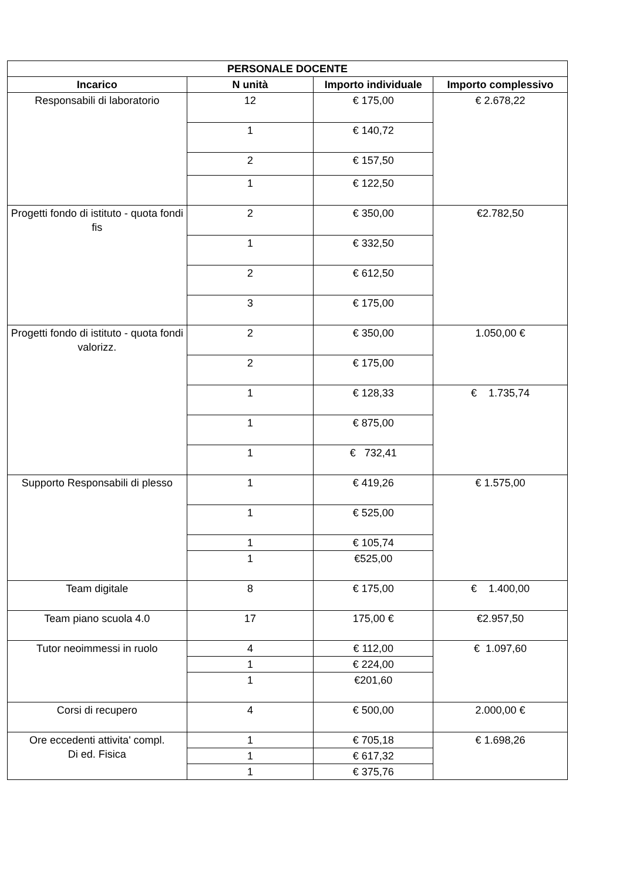| PERSONALE DOCENTE | | | |
| --- | --- | --- | --- |
| Incarico | N unità | Importo individuale | Importo complessivo |
| Responsabili di laboratorio | 12 | € 175,00 | € 2.678,22 |
| | 1 | € 140,72 | |
| | 2 | € 157,50 | |
| | 1 | € 122,50 | |
| Progetti fondo di istituto - quota fondi fis | 2 | € 350,00 | €2.782,50 |
| | 1 | € 332,50 | |
| | 2 | € 612,50 | |
| | 3 | € 175,00 | |
| Progetti fondo di istituto - quota fondi valorizz. | 2 | € 350,00 | 1.050,00 € |
| | 2 | € 175,00 | |
| | 1 | € 128,33 | € 1.735,74 |
| | 1 | € 875,00 | |
| | 1 | € 732,41 | |
| Supporto Responsabili di plesso | 1 | € 419,26 | € 1.575,00 |
| | 1 | € 525,00 | |
| | 1 | € 105,74 | |
| | 1 | €525,00 | |
| Team digitale | 8 | € 175,00 | € 1.400,00 |
| Team piano scuola 4.0 | 17 | 175,00 € | €2.957,50 |
| Tutor neoimmessi in ruolo | 4 | € 112,00 | € 1.097,60 |
| | 1 | € 224,00 | |
| | 1 | €201,60 | |
| Corsi di recupero | 4 | € 500,00 | 2.000,00 € |
| Ore eccedenti attivita' compl. Di ed. Fisica | 1 | € 705,18 | € 1.698,26 |
| | 1 | € 617,32 | |
| | 1 | € 375,76 | |